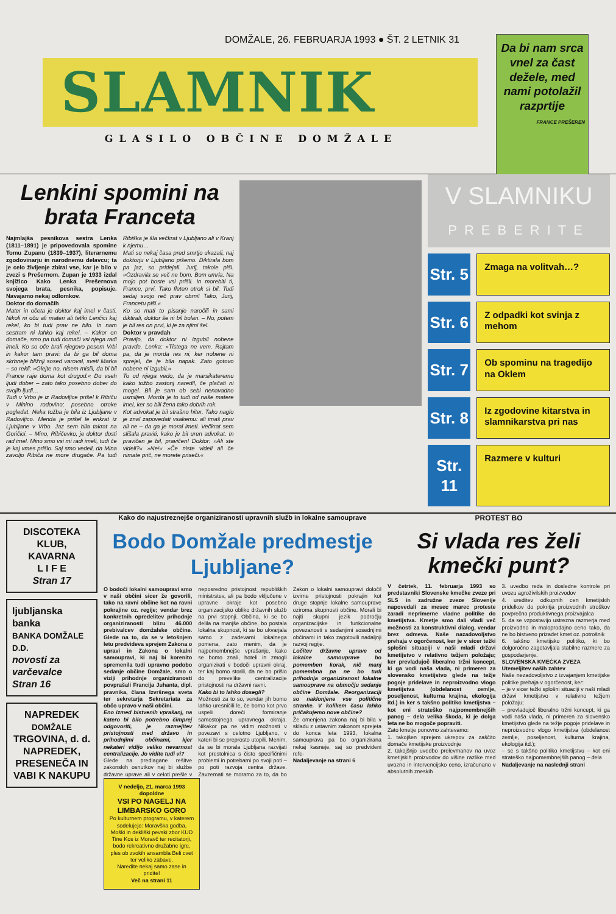DOMŽALE, 26. FEBRUARJA 1993 ● ŠT. 2 LETNIK 31
SLAMNIK
GLASILO OBČINE DOMŽALE
Da bi nam srca vnel za čast dežele, med nami potolažil razprtije
FRANCE PREŠEREN
Lenkini spomini na brata Franceta
Najmlajša pesnikova sestra Lenka (1811–1891) je pripovedovala spomine Tomu Zupanu (1839–1937), literarnemu zgodovinarju in narodnemu delavcu; ta je celo življenje zbiral vse, kar je bilo v zvezi s Prešernom. Zupan je 1933 izdal knjižico Kako Lenka Prešernova svojega brata, pesnika, popisuje. Navajamo nekaj odlomkov.
Doktor do domačih
Mater in očeta je doktor kaj imel v časti. Nikoli ni oču ali materi ali tetiki Lenčici kaj rekel, ko bi tudi prav ne bilo. In nam sestram ni lahko kaj rekel. – Kakor on domače, smo pa tudi domači vsi njega radi imeli. Ko so oče brali njegovo pesem Vrbi in kakor tam pravi: da bi ga bil doma skrbneje bližnji sosed varoval, sveti Marka – so rekli: »Glejte no, nisem mislil, da bi bil France raje doma kot drugod.« Do vseh ljudi dober – zato tako posebno dober do svojih ljudi…
Tudi v Vrbo je iz Radovljice prišel k Ribiču v Minino rodovino; posebno otroke pogledat. Neka tožba je bila iz Ljubljane v Radovljico. Menda je prišel le enkrat iz Ljubljane v Vrbo. Jaz sem bila takrat na Goričici. – Mino, Ribičevko, je doktor dosti rad imel. Mino smo vsi mi radi imeli, tudi če je kaj vmes prišlo. Saj smo vedeli, da Mina zavoljo Ribiča ne more drugače. Pa tudi Ribiška je šla večkrat v Ljubljano ali v Kranj k njemu…
Mati so nekaj časa pred smrtjo ukazali, naj doktorju v Ljubljano pišemo. Diktirala bom pa jaz, so pridejali. Jurij, takole piši. »Ozdravila se več ne bom. Bom umrla. Na mojo pot boste vsi prišli. In morebiti ti, France, prvi. Tako fleten otrok si bil. Tudi sedaj svojo reč prav obrni! Tako, Jurij, Francetu piši.«
Ko so mati to pisanje naročili in sami diktirali, doktor še ni bil bolan. – No, potem je bil res on prvi, ki je za njimi šel.
Doktor v pravdah
Pravijo, da doktor ni izgubil nobene pravde. Lenka: »Tistega ne vem. Rajtam pa, da je morda res ni, ker nobene ni sprejel, če je bila napak. Zato gotovo nobene ni izgubil.«
To od njega vedo, da je marsikateremu kako tožbo zastonj naredil, če plačati ni mogel. Bil je sam ob sebi nenavadno usmiljen. Morda je to tudi od naše matere imel, ker so bili žena tako dobrih rok.
Kot advokat je bil strašno hiter. Tako naglo je znal zapovedati vsakemu: ali imaš prav ali ne – da ga je moral imeti. Večkrat sem slišala praviti, kako je bil uren advokat. In pravičen je bil, pravičen! Doktor: »Ali ste videli?« »Ne!« »Če niste videli ali če nimate prič, ne morete priseči.«
V SLAMNIKU
PREBERITE
Str. 5
Zmaga na volitvah…?
Str. 6
Z odpadki kot svinja z mehom
Str. 7
Ob spominu na tragedijo na Oklem
Str. 8
Iz zgodovine kitarstva in slamnikarstva pri nas
Str. 11
Razmere v kulturi
DISCOTEKA
KLUB, KAVARNA
L I F E
Stran 17
ljubljanska banka
BANKA DOMŽALE D.D.
novosti za varčevalce
Stran 16
NAPREDEK
DOMŽALE
TRGOVINA, d. d. NAPREDEK,
PRESENEČA IN VABI K NAKUPU
Kako do najustreznejše organiziranosti upravnih služb in lokalne samouprave
Bodo Domžale predmestje Ljubljane?
O bodoči lokalni samoupravi smo v naši občini sicer že govorili, tako na ravni občine kot na ravni pokrajine oz. regije; vendar brez konkretnih opredelitev prihodnje organiziranosti blizu 46.000 prebivalcev domžalske občine. Glede na to, da se v letošnjem letu predvideva sprejem Zakona o upravi in Zakona o lokalni samoupravi, ki naj bi korenito spremenila tudi upravno podobo sedanje občine Domžale, smo o viziji prihodnje organiziranosti povprašali Francija Juhanta, dipl. pravnika, člana Izvršnega sveta ter sekretarja Sekretariata za občo upravo v naši občini.
Eno izmed bistvenih vprašanj, na katero bi bilo potrebno čimprej odgovoriti, je razmejitev pristojnosti med državo in prihodnjimi občinami, kjer nekateri vidijo veliko nevarnost centralizacije. Jo vidite tudi vi?
Glede na predlagane rešitve zakonskih osnutkov naj bi službe državne uprave ali v celoti prešle v neposredno pristojnost republiških ministrstev, ali pa bodo vključene v upravne okraje kot posebno organizacijsko obliko državnih služb na prvi stopnji. Občina, ki se bo delila na manjše občine, bo postala lokalna skupnost, ki se bo ukvarjala samo z zadevami lokalnega pomena, zato menim, da je najpomembnejše vprašanje, kako se bomo znali, hoteli in zmogli organizirati v bodoči upravni okraj, ter kaj bomo storili, da ne bo prišlo do prevelike centralizacije pristojnosti na državni ravni.
Kako bi to lahko dosegli?
Možnosti za to so, vendar jih bomo lahko uresničili le, če bomo kot prvo uspeli doreči formiranje samostojnega upravnega okraja. Nikakor pa ne vidim možnosti v povezavi s celotno Ljubljano, v kateri bi se preprosto utopili. Menim, da se bi morala Ljubljana razvijati kot prestolnica s čisto specifičnimi problemi in potrebami po svoji poti – po poti razvoja centra države. Zavzemati se moramo za to, da bo Zakon o lokalni samoupravi določil izvirne pristojnosti pokrajin kot druge stopnje lokalne samouprave oziroma skupnosti občine. Morali bi najti skupni jezik področju organizacijske in funkcionalne povezanosti s sedanjimi sosednjimi občinami in tako zagotovili nadaljnji razvoj regije.
Ločitev državne uprave od lokalne samouprave bo pomemben korak, nič manj pomembna pa ne bo tudi prihodnja organiziranost lokalne samouprave na območju sedanje občine Domžale. Reorganizaciji so naklonjene vse politične stranke. V kolikem času lahko pričakujemo nove občine?
Že omenjena zakona naj bi bila v skladu z ustavnim zakonom sprejeta do konca leta 1993, lokalna samouprava pa bo organizirana nekaj kasneje, saj so predvideni refe-
Nadaljevanje na strani 6
V nedeljo, 21. marca 1993 dopoldne
VSI PO NAGELJ NA LIMBARSKO GORO
Po kulturnem programu, v katerem sodelujejo: Moravška godba, Moški in dekliški pevski zbor KUD Tine Kos iz Moravč ter recitatorji, bodo rekreativno družabne igre, ples ob zvokih ansambla Beli cvet ter veliko zabave.
Naredite nekaj samo zase in pridite!
Več na strani 11
PROTEST BO
Si vlada res želi kmečki punt?
V četrtek, 11. februarja 1993 so predstavniki Slovenske kmečke zveze pri SLS in zadružne zveze Slovenije napovedali za mesec marec proteste zaradi neprimerne vladne politike do kmetijstva. Kmetje smo dali vladi več možnosti za konstruktivni dialog, vendar brez odmeva. Naše nazadovoljstvo prehaja v ogorčenost, ker je v sicer težki splošni situaciji v naši mladi državi kmetijstvo v relativno težjem položaju; ker prevladujoč liberalno tržni koncept, ki ga vodi naša vlada, ni primeren za slovensko kmetijstvo glede na težje pogoje pridelave in neproizvodno vlogo kmetijstva (obdelanost zemlje, poseljenost, kulturna krajina, ekologija itd.) in ker s takšno politiko kmetijstva – kot eni strateško najpomembnejših panog – dela velika škoda, ki je dolga leta ne bo mogoče popraviti.
Zato kmetje ponovno zahtevamo:
1. takojšen sprejem ukrepov za zaščito domače kmetijske proizvodnje
2. takojšnjo uvedbo prelevmanov na uvoz kmetijskih proizvodov do višine razlike med uvozno in intervencijsko ceno, izračunano v absolutnih zneskih
3. uvedbo reda in dosledne kontrole pri uvozu agroživilskih proizvodov
4. ureditev odkupnih cen kmetijskih pridelkov do pokritja proizvodnih stroškov povprečno produktivnega proizvajalca
5. da se vzpostavijo ustrezna razmerja med proizvodno in maloprodajno ceno tako, da ne bo bistveno prizadet kmet oz. potrošnik
6. takšno kmetijsko politiko, ki bo dolgoročno zagotavljala stabilne razmere za gospodarjenje.
SLOVENSKA KMEČKA ZVEZA
Utemeljitev naših zahtev
Naše nezadovoljstvo z izvajanjem kmetijske politike prehaja v ogorčenost, ker:
– je v sicer težki splošni situaciji v naši mladi državi kmetijstvo v relativno težjem položaju;
– prevladujoč liberalno tržni koncept, ki ga vodi naša vlada, ni primeren za slovensko kmetijstvo glede na težje pogoje pridelave in neproizvodno vlogo kmetijstva (obdelanost zemlje, poseljenost, kulturna krajina, ekologija itd.);
– se s takšno politiko kmetijstvu – kot eni strateško najpomembnejših panog – dela
Nadaljevanje na naslednji strani